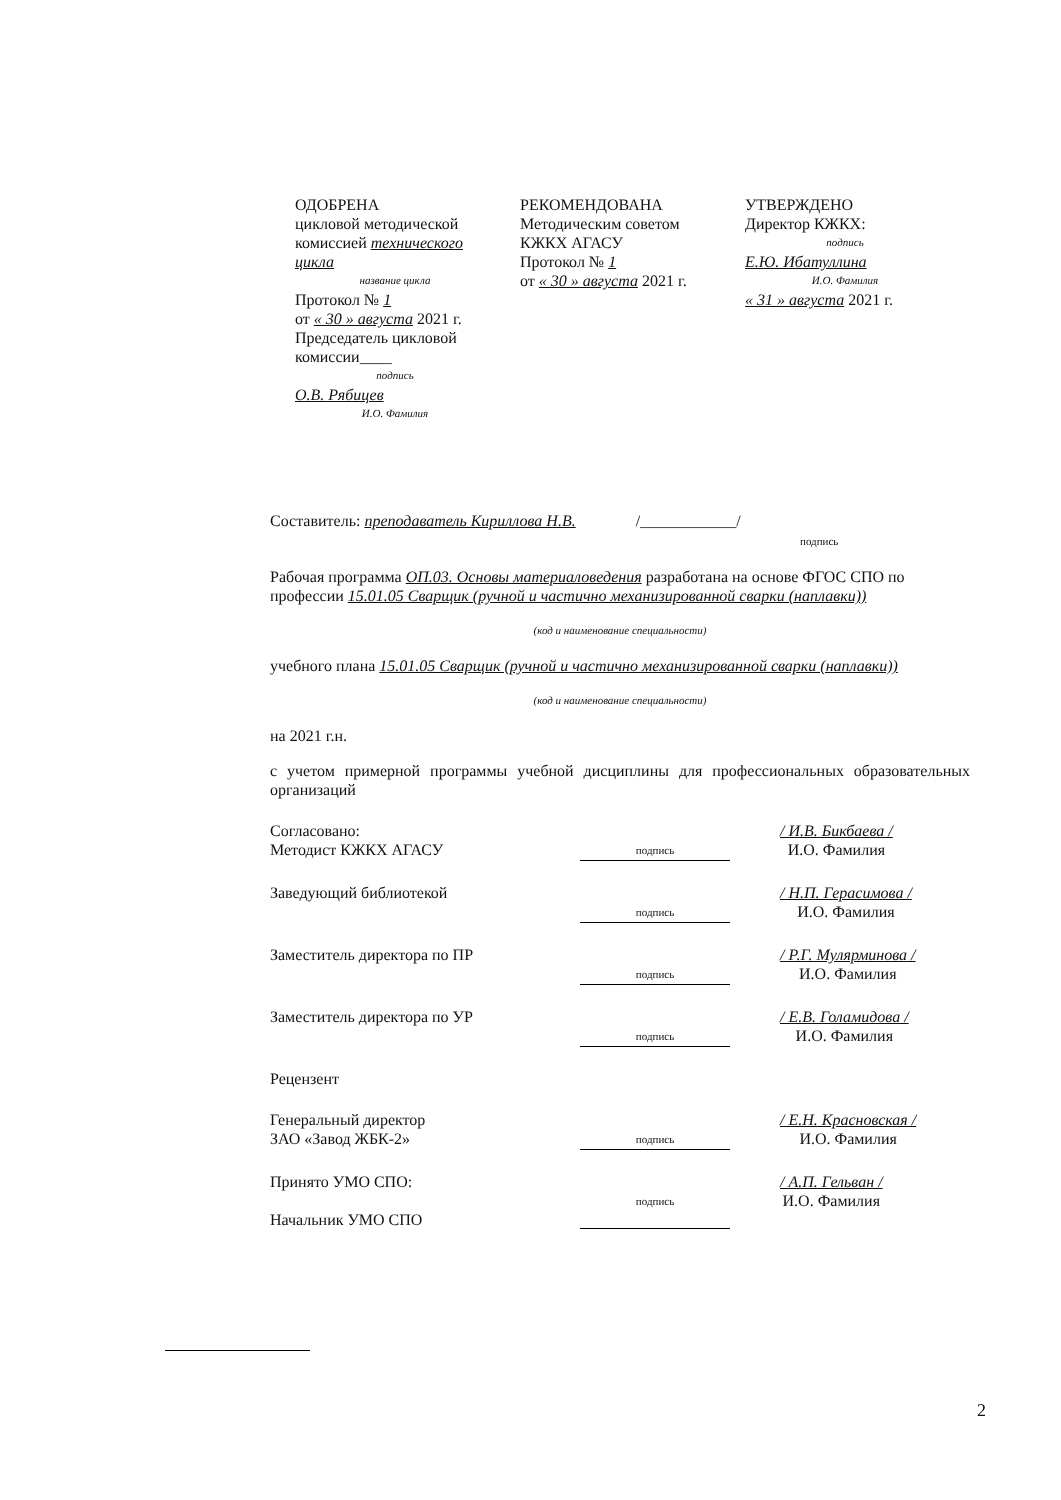ОДОБРЕНА
цикловой методической комиссией технического цикла
название цикла
Протокол № 1
от « 30 » августа 2021 г.
Председатель цикловой комиссии____
подпись
О.В. Рябицев
И.О. Фамилия
РЕКОМЕНДОВАНА
Методическим советом
КЖКХ АГАСУ
Протокол № 1
от « 30 » августа 2021 г.
УТВЕРЖДЕНО
Директор КЖКХ:
подпись
Е.Ю. Ибатуллина
И.О. Фамилия
« 31 » августа 2021 г.
Составитель: преподаватель Кириллова Н.В. /____________/
подпись
Рабочая программа ОП.03. Основы материаловедения разработана на основе ФГОС СПО по профессии 15.01.05 Сварщик (ручной и частично механизированной сварки (наплавки))
(код и наименование специальности)
учебного плана 15.01.05 Сварщик (ручной и частично механизированной сварки (наплавки))
(код и наименование специальности)
на 2021 г.н.
с учетом примерной программы учебной дисциплины для профессиональных образовательных организаций
Согласовано:
Методист КЖКХ АГАСУ
подпись
/ И.В. Бикбаева /
И.О. Фамилия
Заведующий библиотекой
подпись
/ Н.П. Герасимова /
И.О. Фамилия
Заместитель директора по ПР
подпись
/ Р.Г. Мулярминова /
И.О. Фамилия
Заместитель директора по УР
подпись
/ Е.В. Голамидова /
И.О. Фамилия
Рецензент
Генеральный директор
ЗАО «Завод ЖБК-2»
подпись
/ Е.Н. Красновская /
И.О. Фамилия
Принято УМО СПО:
Начальник УМО СПО
подпись
/ А.П. Гельван /
И.О. Фамилия
2